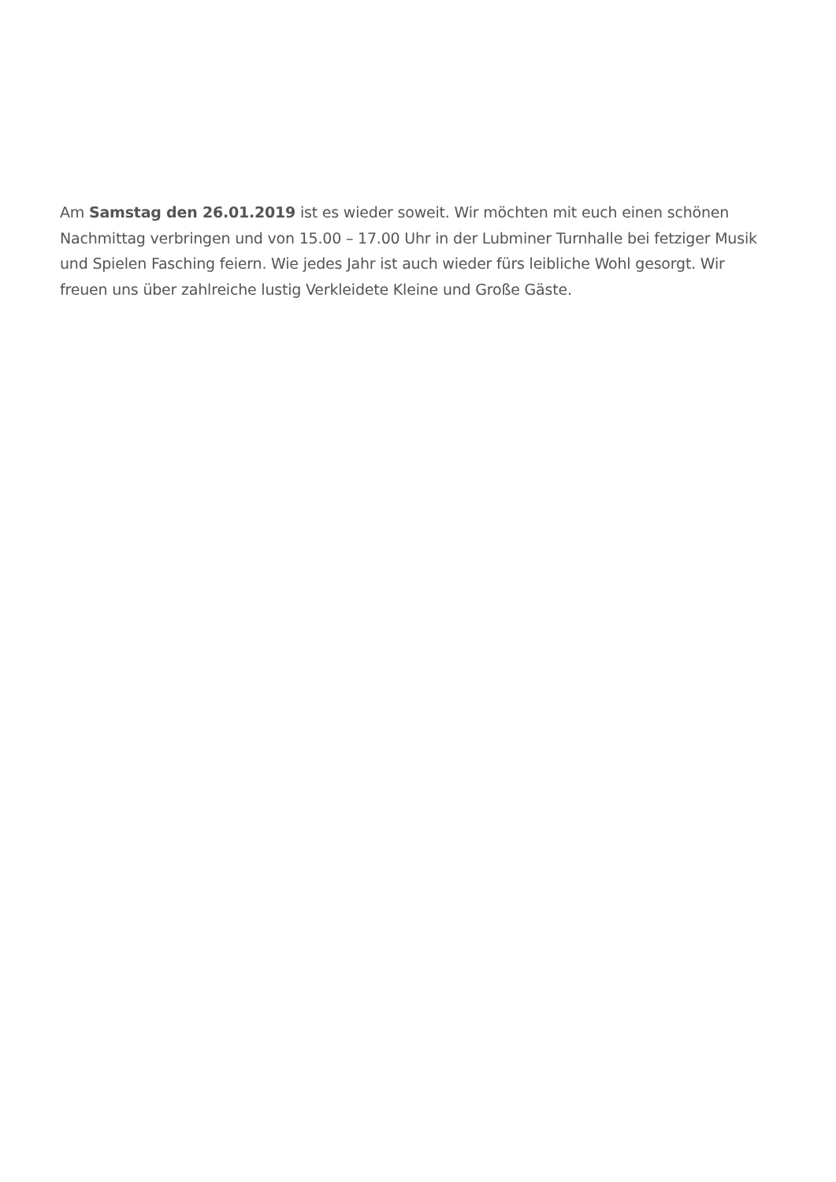Am Samstag den 26.01.2019 ist es wieder soweit. Wir möchten mit euch einen schönen Nachmittag verbringen und von 15.00 – 17.00 Uhr in der Lubminer Turnhalle bei fetziger Musik und Spielen Fasching feiern. Wie jedes Jahr ist auch wieder fürs leibliche Wohl gesorgt. Wir freuen uns über zahlreiche lustig Verkleidete Kleine und Große Gäste.